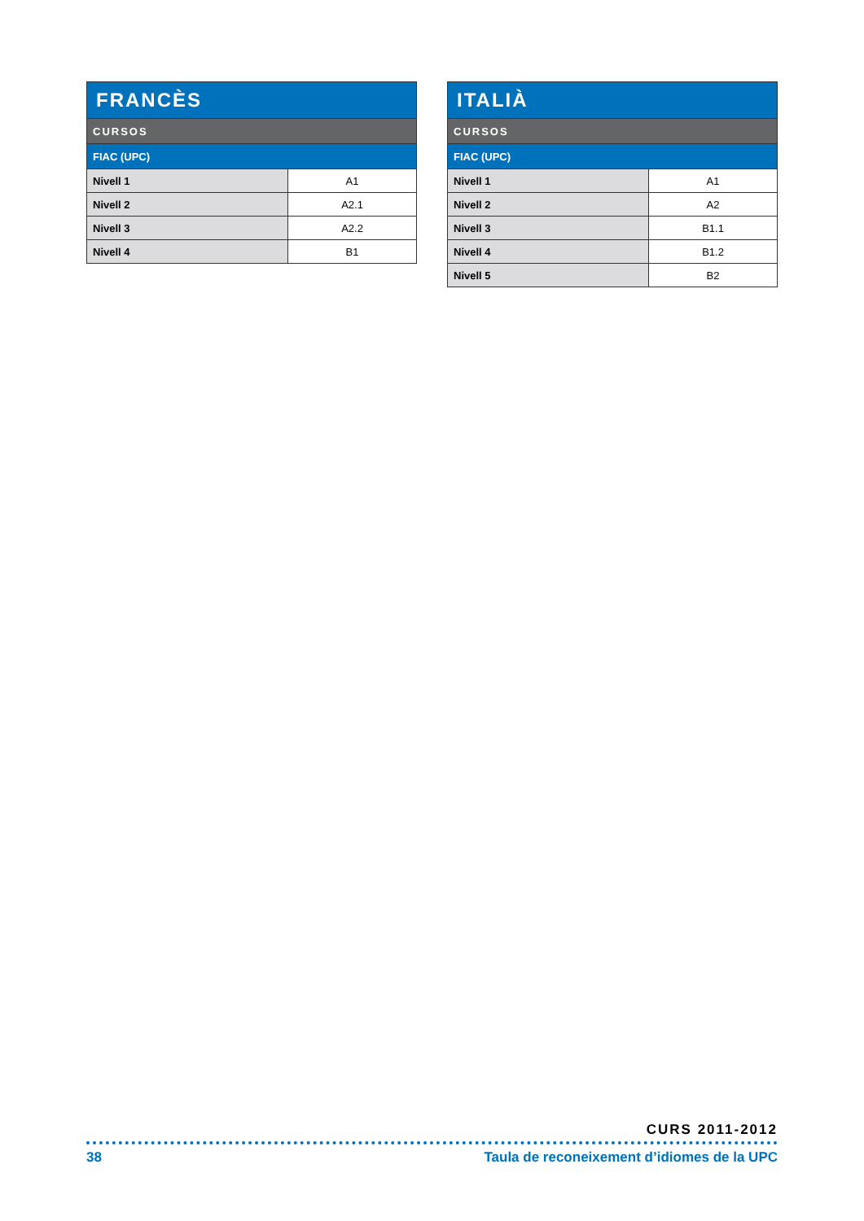| FRANCÈS | |
| --- | --- |
| CURSOS | |
| FIAC (UPC) | |
| Nivell 1 | A1 |
| Nivell 2 | A2.1 |
| Nivell 3 | A2.2 |
| Nivell 4 | B1 |
| ITALIÀ | |
| --- | --- |
| CURSOS | |
| FIAC (UPC) | |
| Nivell 1 | A1 |
| Nivell 2 | A2 |
| Nivell 3 | B1.1 |
| Nivell 4 | B1.2 |
| Nivell 5 | B2 |
CURS 2011-2012
38 Taula de reconeixement d’idiomes de la UPC